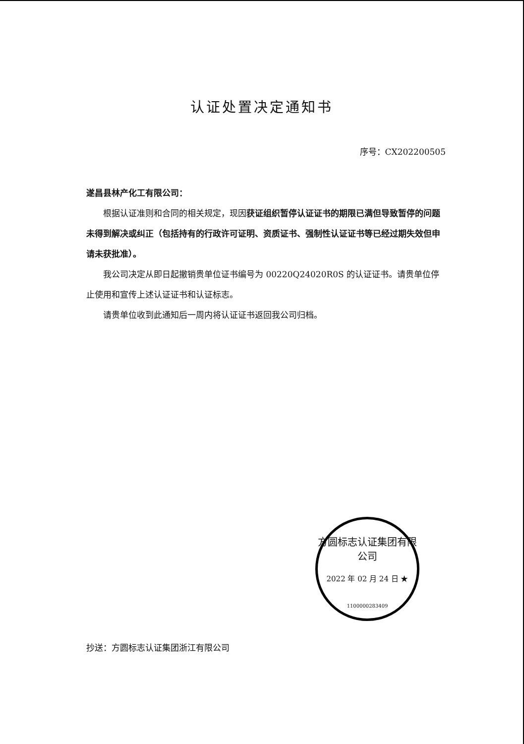认证处置决定通知书
序号：CX202200505
遂昌县林产化工有限公司：
根据认证准则和合同的相关规定，现因获证组织暂停认证证书的期限已满但导致暂停的问题未得到解决或纠正（包括持有的行政许可证明、资质证书、强制性认证证书等已经过期失效但申请未获批准）。
我公司决定从即日起撤销贵单位证书编号为 00220Q24020R0S 的认证证书。请贵单位停止使用和宣传上述认证证书和认证标志。
请贵单位收到此通知后一周内将认证证书返回我公司归档。
方圆标志认证集团有限公司
2022 年 02 月 24 日 ★
1100000283409
抄送：方圆标志认证集团浙江有限公司